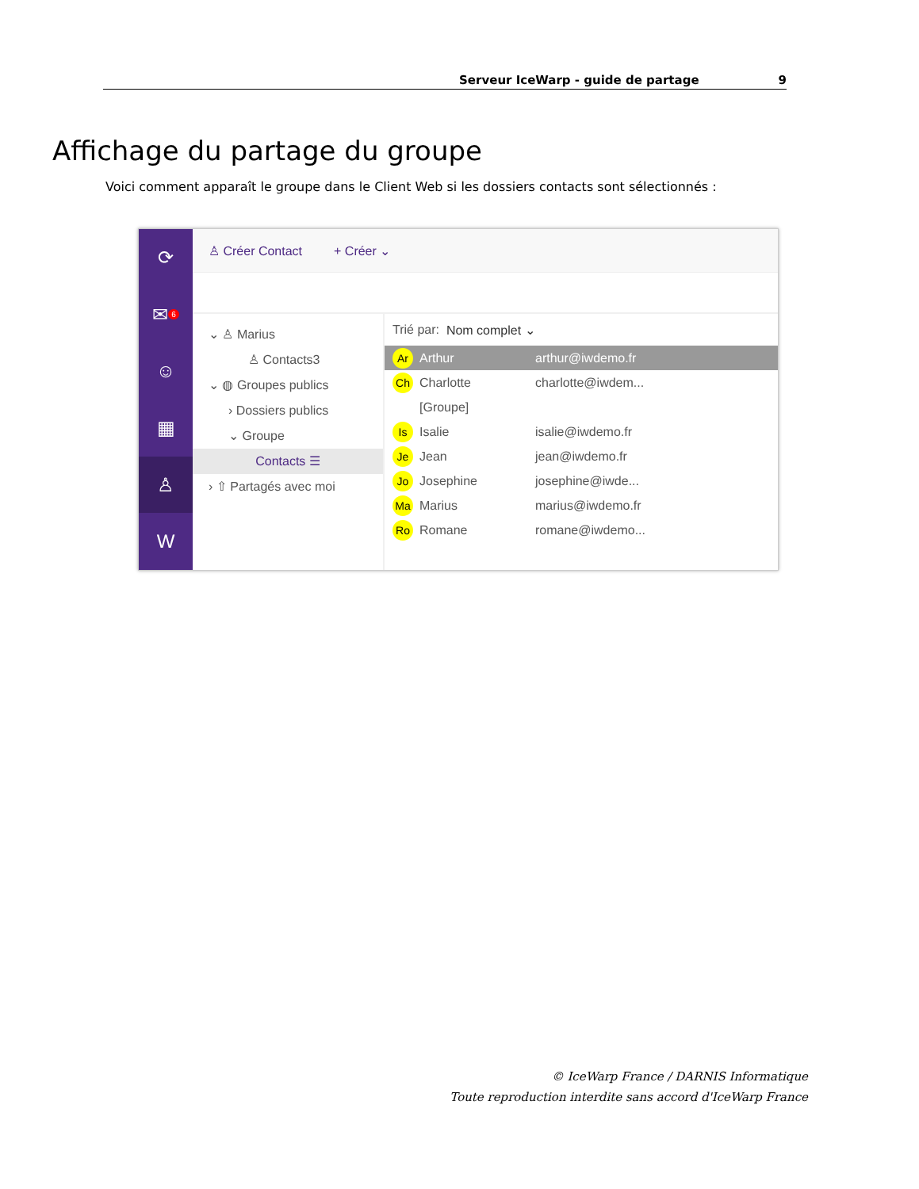Serveur IceWarp - guide de partage 9
Affichage du partage du groupe
Voici comment apparaît le groupe dans le Client Web si les dossiers contacts sont sélectionnés :
⟳
✉<sup>6</sup>
☺
▦
♙
W
♙ Créer Contact + Créer ⌄
⌄ ♙ Marius
♙ Contacts3
⌄ ◍ Groupes publics
› Dossiers publics
⌄ Groupe
Contacts ☰
› ⇧ Partagés avec moi
Trié par: Nom complet ⌄
Ar Arthur arthur@iwdemo.fr
Ch Charlotte charlotte@iwdem...
[Groupe]
Is Isalie isalie@iwdemo.fr
Je Jean jean@iwdemo.fr
Jo Josephine josephine@iwde...
Ma Marius marius@iwdemo.fr
Ro Romane romane@iwdemo...
© IceWarp France / DARNIS Informatique
Toute reproduction interdite sans accord d'IceWarp France